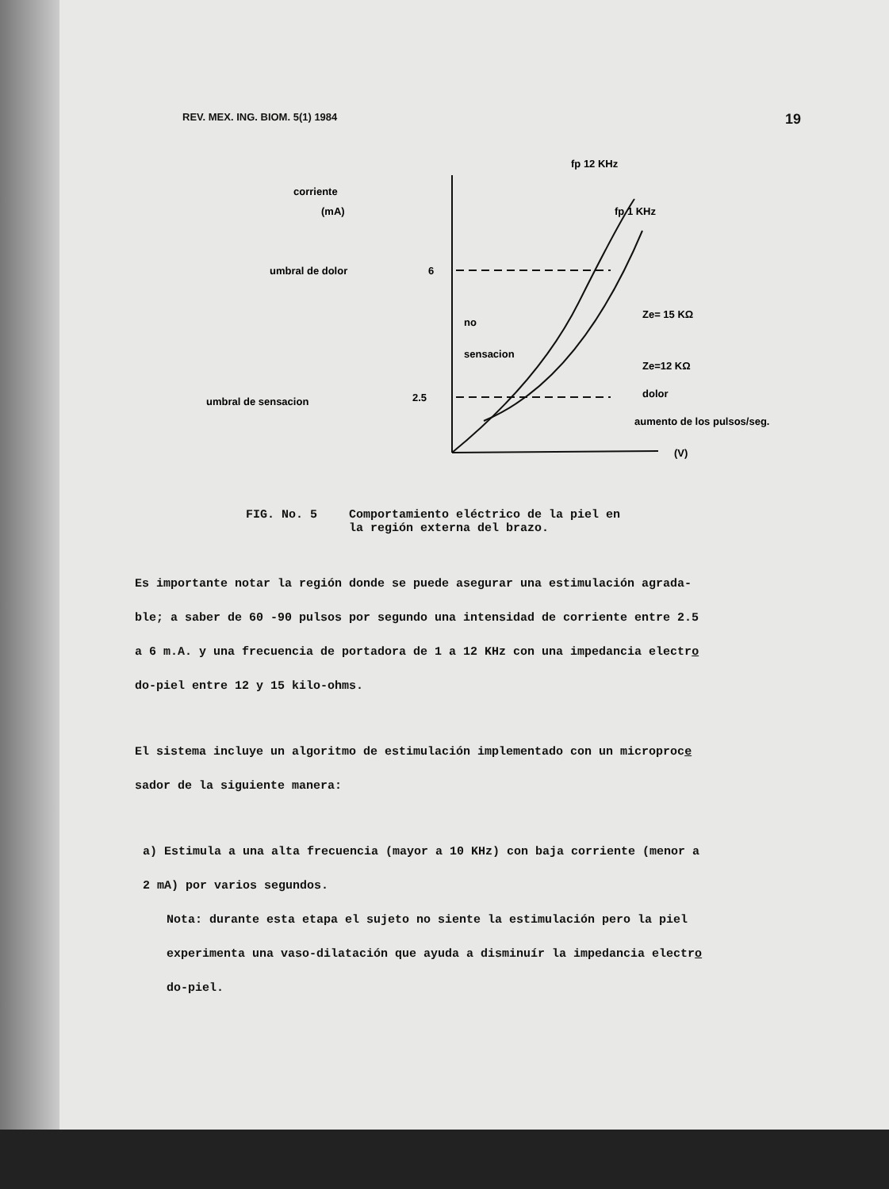REV. MEX. ING. BIOM. 5(1) 1984 19
corriente
(mA)
umbral de dolor
6
no
sensacion
umbral de sensacion
2.5
fp 12 KHz
fp 1 KHz
Ze= 15 KΩ
Ze=12 KΩ
dolor
aumento de los pulsos/seg.
(V)
FIG. No. 5 Comportamiento eléctrico de la piel en
la región externa del brazo.
Es importante notar la región donde se puede asegurar una estimulación agrada-
ble; a saber de 60 -90 pulsos por segundo una intensidad de corriente entre 2.5
a 6 m.A. y una frecuencia de portadora de 1 a 12 KHz con una impedancia electro
do-piel entre 12 y 15 kilo-ohms.
El sistema incluye un algoritmo de estimulación implementado con un microproce
sador de la siguiente manera:
a) Estimula a una alta frecuencia (mayor a 10 KHz) con baja corriente (menor a
2 mA) por varios segundos.
Nota: durante esta etapa el sujeto no siente la estimulación pero la piel
experimenta una vaso-dilatación que ayuda a disminuír la impedancia electro
do-piel.